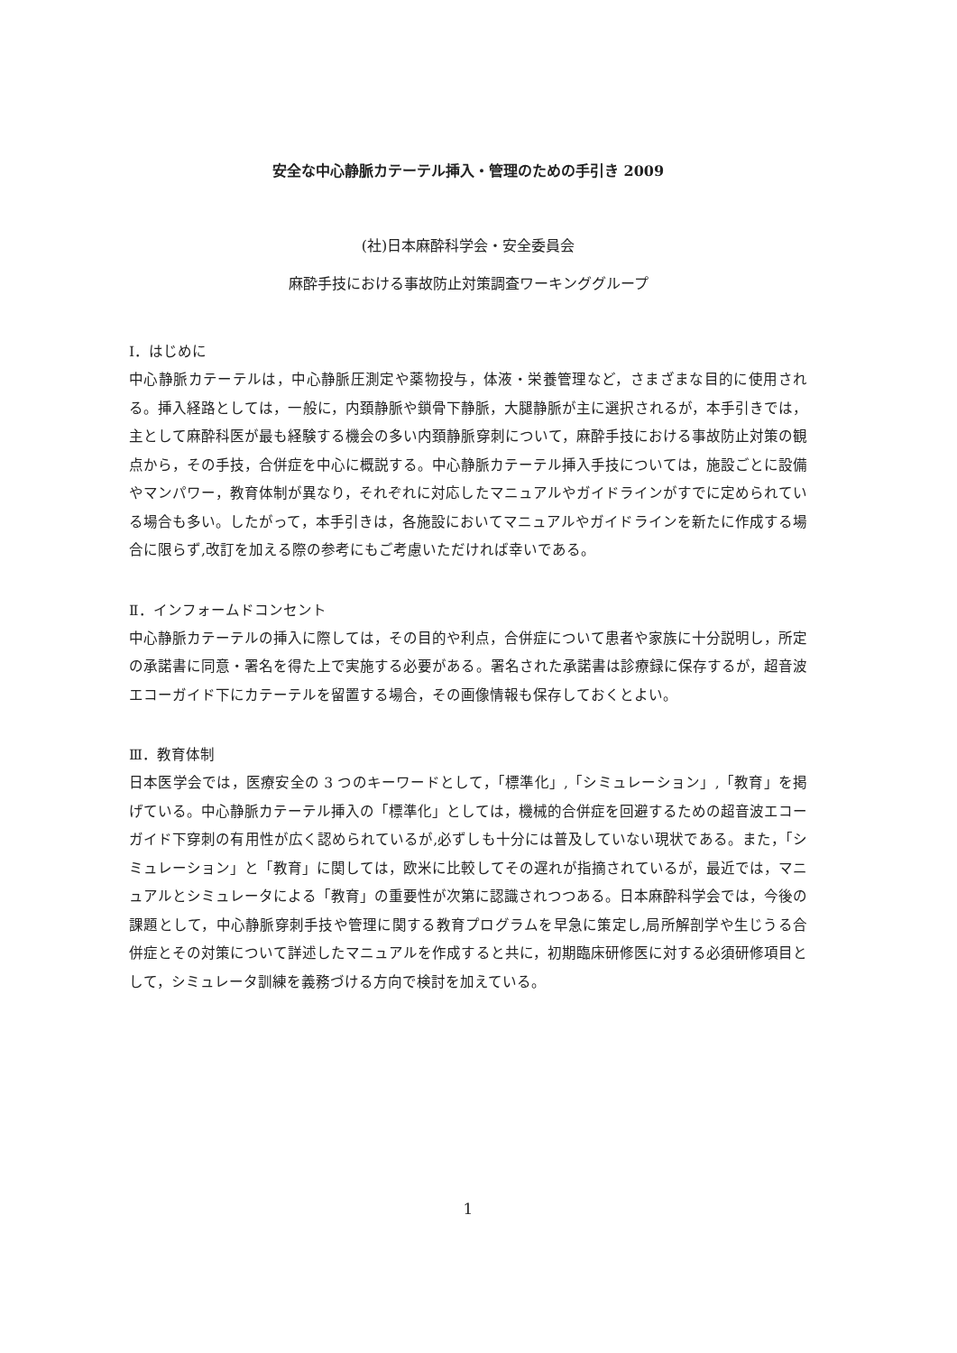安全な中心静脈カテーテル挿入・管理のための手引き 2009
(社)日本麻酔科学会・安全委員会
麻酔手技における事故防止対策調査ワーキンググループ
Ⅰ．はじめに
中心静脈カテーテルは，中心静脈圧測定や薬物投与，体液・栄養管理など，さまざまな目的に使用される。挿入経路としては，一般に，内頚静脈や鎖骨下静脈，大腿静脈が主に選択されるが，本手引きでは，主として麻酔科医が最も経験する機会の多い内頚静脈穿刺について，麻酔手技における事故防止対策の観点から，その手技，合併症を中心に概説する。中心静脈カテーテル挿入手技については，施設ごとに設備やマンパワー，教育体制が異なり，それぞれに対応したマニュアルやガイドラインがすでに定められている場合も多い。したがって，本手引きは，各施設においてマニュアルやガイドラインを新たに作成する場合に限らず,改訂を加える際の参考にもご考慮いただければ幸いである。
Ⅱ．インフォームドコンセント
中心静脈カテーテルの挿入に際しては，その目的や利点，合併症について患者や家族に十分説明し，所定の承諾書に同意・署名を得た上で実施する必要がある。署名された承諾書は診療録に保存するが，超音波エコーガイド下にカテーテルを留置する場合，その画像情報も保存しておくとよい。
Ⅲ．教育体制
日本医学会では，医療安全の 3 つのキーワードとして，「標準化」,「シミュレーション」,「教育」を掲げている。中心静脈カテーテル挿入の「標準化」としては，機械的合併症を回避するための超音波エコーガイド下穿刺の有用性が広く認められているが,必ずしも十分には普及していない現状である。また，「シミュレーション」と「教育」に関しては，欧米に比較してその遅れが指摘されているが，最近では，マニュアルとシミュレータによる「教育」の重要性が次第に認識されつつある。日本麻酔科学会では，今後の課題として，中心静脈穿刺手技や管理に関する教育プログラムを早急に策定し,局所解剖学や生じうる合併症とその対策について詳述したマニュアルを作成すると共に，初期臨床研修医に対する必須研修項目として，シミュレータ訓練を義務づける方向で検討を加えている。
1